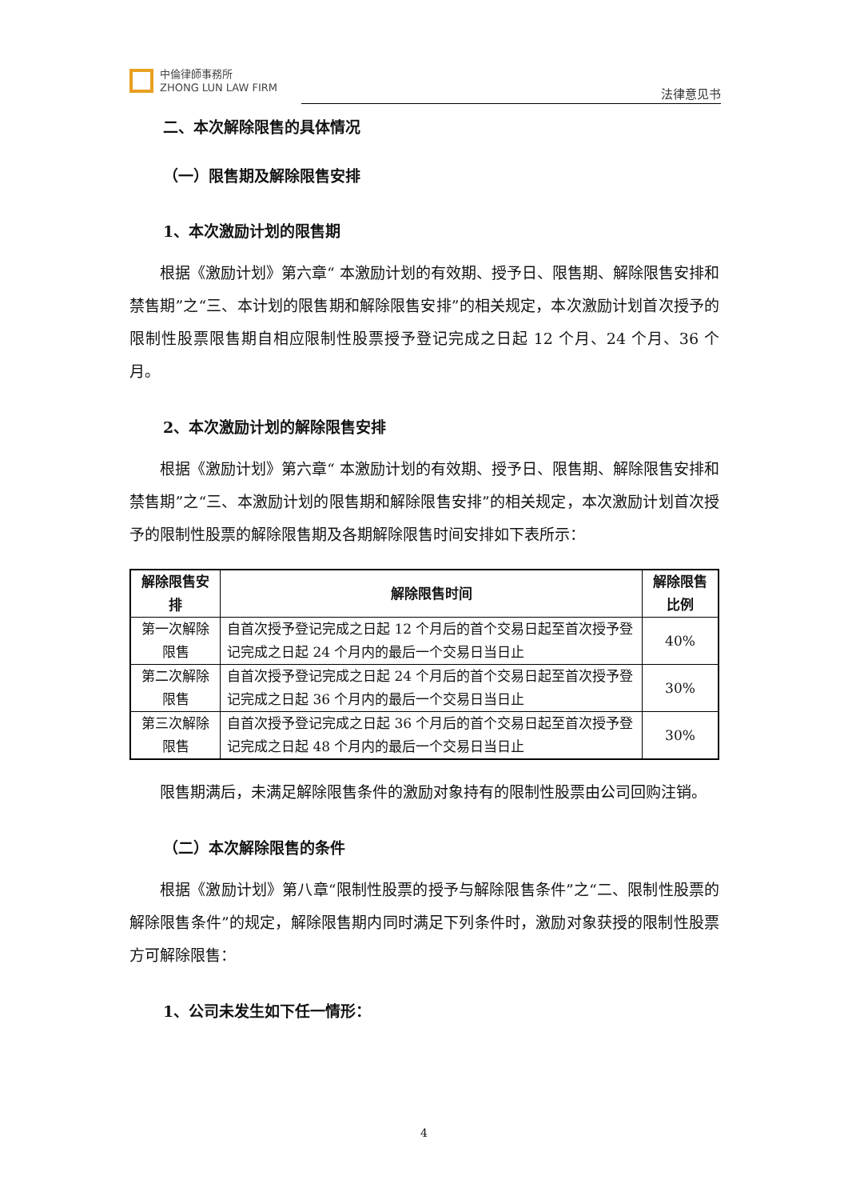中倫律師事務所
ZHONG LUN LAW FIRM
法律意见书
二、本次解除限售的具体情况
（一）限售期及解除限售安排
1、本次激励计划的限售期
根据《激励计划》第六章“ 本激励计划的有效期、授予日、限售期、解除限售安排和禁售期”之“三、本计划的限售期和解除限售安排”的相关规定，本次激励计划首次授予的限制性股票限售期自相应限制性股票授予登记完成之日起 12 个月、24 个月、36 个月。
2、本次激励计划的解除限售安排
根据《激励计划》第六章“ 本激励计划的有效期、授予日、限售期、解除限售安排和禁售期”之“三、本激励计划的限售期和解除限售安排”的相关规定，本次激励计划首次授予的限制性股票的解除限售期及各期解除限售时间安排如下表所示：
| 解除限售安排 | 解除限售时间 | 解除限售比例 |
| --- | --- | --- |
| 第一次解除限售 | 自首次授予登记完成之日起 12 个月后的首个交易日起至首次授予登记完成之日起 24 个月内的最后一个交易日当日止 | 40% |
| 第二次解除限售 | 自首次授予登记完成之日起 24 个月后的首个交易日起至首次授予登记完成之日起 36 个月内的最后一个交易日当日止 | 30% |
| 第三次解除限售 | 自首次授予登记完成之日起 36 个月后的首个交易日起至首次授予登记完成之日起 48 个月内的最后一个交易日当日止 | 30% |
限售期满后，未满足解除限售条件的激励对象持有的限制性股票由公司回购注销。
（二）本次解除限售的条件
根据《激励计划》第八章“限制性股票的授予与解除限售条件”之“二、限制性股票的解除限售条件”的规定，解除限售期内同时满足下列条件时，激励对象获授的限制性股票方可解除限售：
1、公司未发生如下任一情形：
4